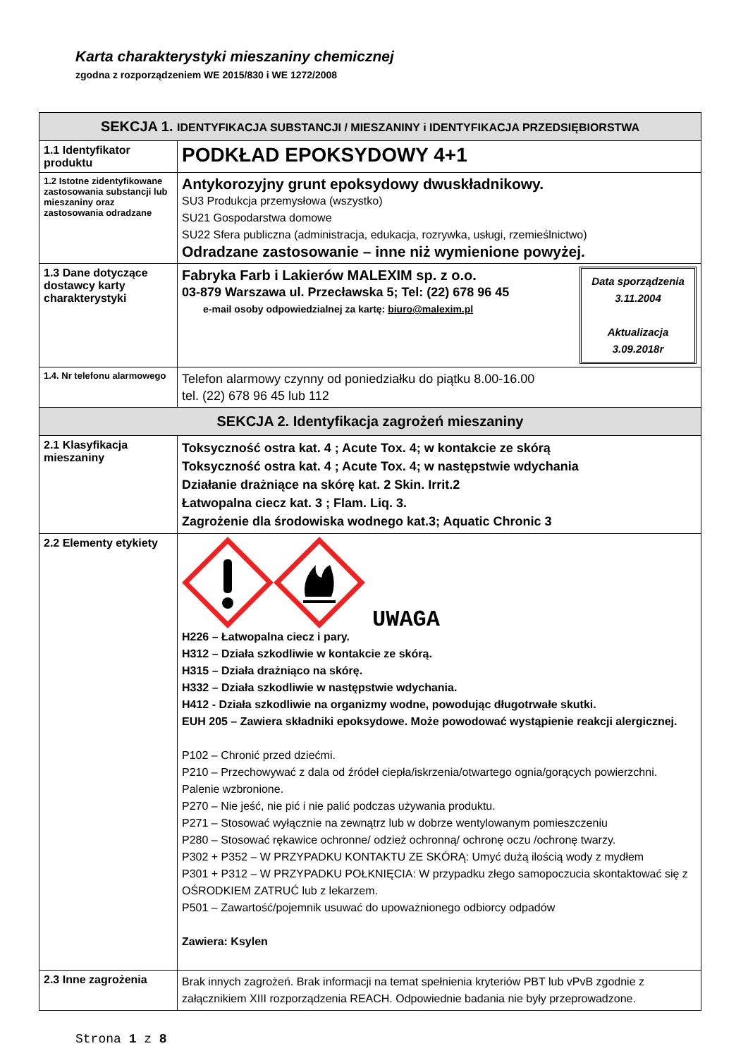Karta charakterystyki mieszaniny chemicznej
zgodna z rozporządzeniem WE 2015/830 i WE 1272/2008
| SEKCJA 1. IDENTYFIKACJA SUBSTANCJI / MIESZANINY i IDENTYFIKACJA PRZEDSIĘBIORSTWA | |
| 1.1 Identyfikator produktu | PODKŁAD EPOKSYDOWY 4+1 |
| 1.2 Istotne zidentyfikowane zastosowania substancji lub mieszaniny oraz zastosowania odradzane | Antykorozyjny grunt epoksydowy dwuskładnikowy. SU3 Produkcja przemysłowa (wszystko) SU21 Gospodarstwa domowe SU22 Sfera publiczna (administracja, edukacja, rozrywka, usługi, rzemieślnictwo) Odradzane zastosowanie – inne niż wymienione powyżej. |
| 1.3 Dane dotyczące dostawcy karty charakterystyki | Data sporządzenia 3.11.2004 Aktualizacja 3.09.2018r Fabryka Farb i Lakierów MALEXIM sp. z o.o. 03-879 Warszawa ul. Przecławska 5; Tel: (22) 678 96 45 e-mail osoby odpowiedzialnej za kartę: biuro@malexim.pl |
| 1.4. Nr telefonu alarmowego | Telefon alarmowy czynny od poniedziałku do piątku 8.00-16.00 tel. (22) 678 96 45 lub 112 |
| SEKCJA 2. Identyfikacja zagrożeń mieszaniny | |
| 2.1 Klasyfikacja mieszaniny | Toksyczność ostra kat. 4 ; Acute Tox. 4; w kontakcie ze skórą Toksyczność ostra kat. 4 ; Acute Tox. 4; w następstwie wdychania Działanie drażniące na skórę kat. 2 Skin. Irrit.2 Łatwopalna ciecz kat. 3 ; Flam. Liq. 3. Zagrożenie dla środowiska wodnego kat.3; Aquatic Chronic 3 |
| 2.2 Elementy etykiety | UWAGA H226 – Łatwopalna ciecz i pary. H312 – Działa szkodliwie w kontakcie ze skórą. H315 – Działa drażniąco na skórę. H332 – Działa szkodliwie w następstwie wdychania. H412 - Działa szkodliwie na organizmy wodne, powodując długotrwałe skutki. EUH 205 – Zawiera składniki epoksydowe. Może powodować wystąpienie reakcji alergicznej. P102 – Chronić przed dziećmi. P210 – Przechowywać z dala od źródeł ciepła/iskrzenia/otwartego ognia/gorących powierzchni. Palenie wzbronione. P270 – Nie jeść, nie pić i nie palić podczas używania produktu. P271 – Stosować wyłącznie na zewnątrz lub w dobrze wentylowanym pomieszczeniu P280 – Stosować rękawice ochronne/ odzież ochronną/ ochronę oczu /ochronę twarzy. P302 + P352 – W PRZYPADKU KONTAKTU ZE SKÓRĄ: Umyć dużą ilością wody z mydłem P301 + P312 – W PRZYPADKU POŁKNIĘCIA: W przypadku złego samopoczucia skontaktować się z OŚRODKIEM ZATRUĆ lub z lekarzem. P501 – Zawartość/pojemnik usuwać do upoważnionego odbiorcy odpadów Zawiera: Ksylen |
| 2.3 Inne zagrożenia | Brak innych zagrożeń. Brak informacji na temat spełnienia kryteriów PBT lub vPvB zgodnie z załącznikiem XIII rozporządzenia REACH. Odpowiednie badania nie były przeprowadzone. |
Strona 1 z 8